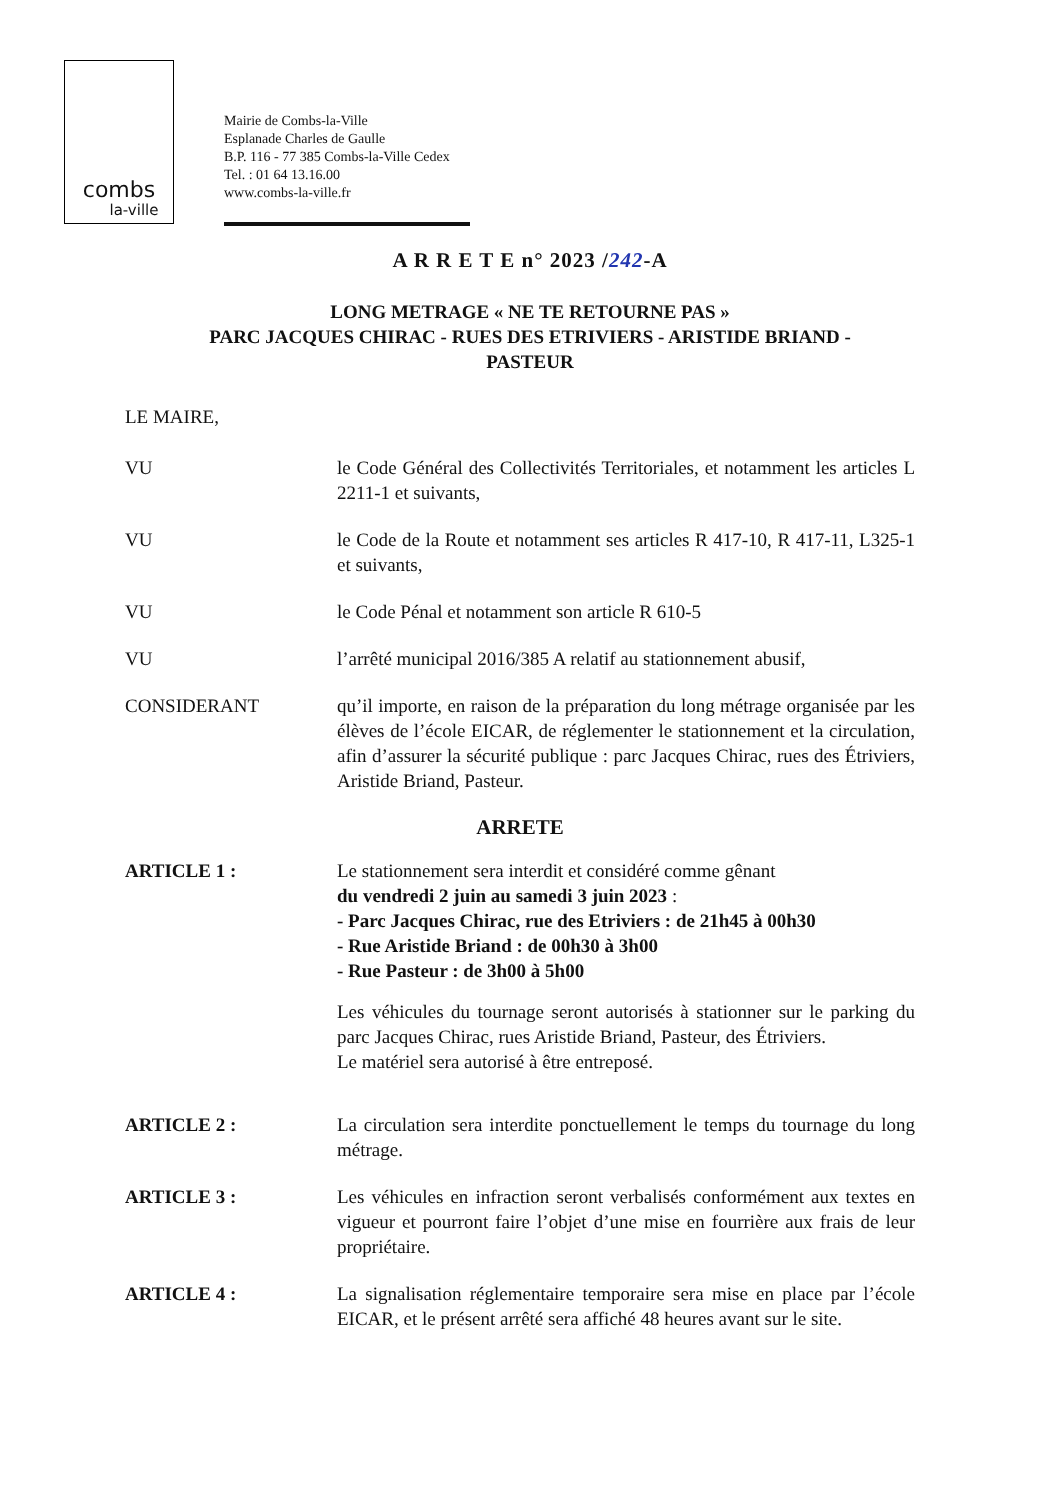combs
la-ville
Mairie de Combs-la-Ville
Esplanade Charles de Gaulle
B.P. 116 - 77 385 Combs-la-Ville Cedex
Tel. : 01 64 13.16.00
www.combs-la-ville.fr
A R R E T E n° 2023 /242-A
LONG METRAGE « NE TE RETOURNE PAS »
PARC JACQUES CHIRAC - RUES DES ETRIVIERS - ARISTIDE BRIAND -
PASTEUR
LE MAIRE,
VU le Code Général des Collectivités Territoriales, et notamment les articles L 2211-1 et suivants,
VU le Code de la Route et notamment ses articles R 417-10, R 417-11, L325-1 et suivants,
VU le Code Pénal et notamment son article R 610-5
VU l’arrêté municipal 2016/385 A relatif au stationnement abusif,
CONSIDERANT qu’il importe, en raison de la préparation du long métrage organisée par les élèves de l’école EICAR, de réglementer le stationnement et la circulation, afin d’assurer la sécurité publique : parc Jacques Chirac, rues des Étriviers, Aristide Briand, Pasteur.
ARRETE
ARTICLE 1 : Le stationnement sera interdit et considéré comme gênant
du vendredi 2 juin au samedi 3 juin 2023 :
- Parc Jacques Chirac, rue des Etriviers : de 21h45 à 00h30
- Rue Aristide Briand : de 00h30 à 3h00
- Rue Pasteur : de 3h00 à 5h00
Les véhicules du tournage seront autorisés à stationner sur le parking du parc Jacques Chirac, rues Aristide Briand, Pasteur, des Étriviers.
Le matériel sera autorisé à être entreposé.
ARTICLE 2 : La circulation sera interdite ponctuellement le temps du tournage du long métrage.
ARTICLE 3 : Les véhicules en infraction seront verbalisés conformément aux textes en vigueur et pourront faire l’objet d’une mise en fourrière aux frais de leur propriétaire.
ARTICLE 4 : La signalisation réglementaire temporaire sera mise en place par l’école EICAR, et le présent arrêté sera affiché 48 heures avant sur le site.